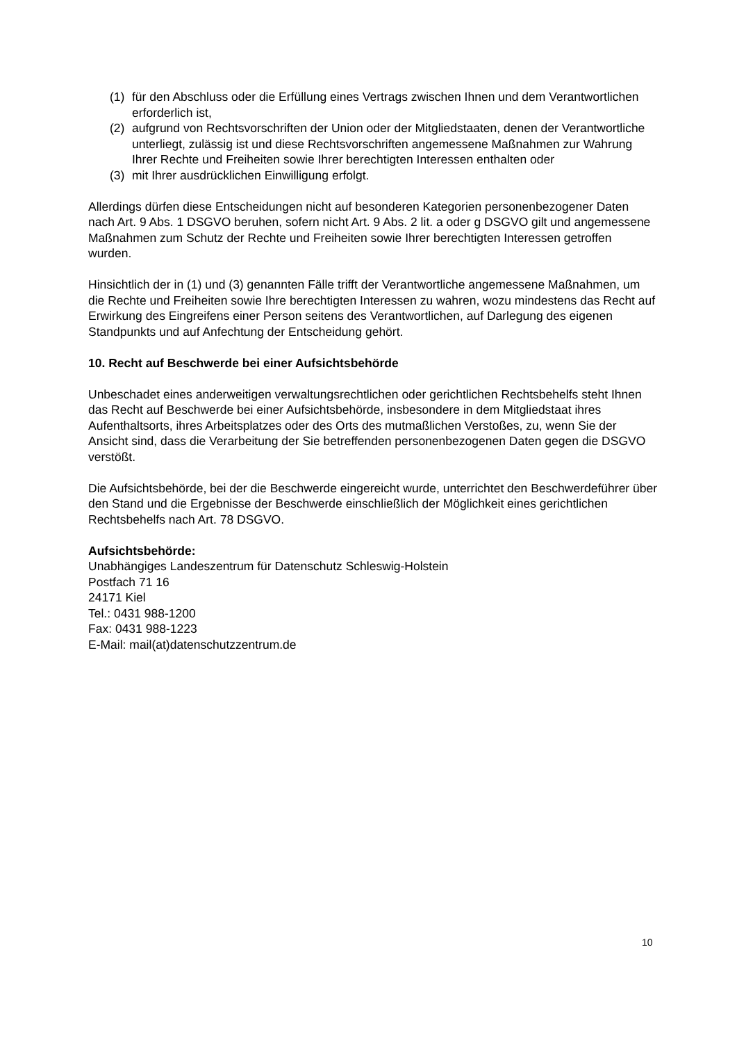(1) für den Abschluss oder die Erfüllung eines Vertrags zwischen Ihnen und dem Verantwortlichen erforderlich ist,
(2) aufgrund von Rechtsvorschriften der Union oder der Mitgliedstaaten, denen der Verantwortliche unterliegt, zulässig ist und diese Rechtsvorschriften angemessene Maßnahmen zur Wahrung Ihrer Rechte und Freiheiten sowie Ihrer berechtigten Interessen enthalten oder
(3) mit Ihrer ausdrücklichen Einwilligung erfolgt.
Allerdings dürfen diese Entscheidungen nicht auf besonderen Kategorien personenbezogener Daten nach Art. 9 Abs. 1 DSGVO beruhen, sofern nicht Art. 9 Abs. 2 lit. a oder g DSGVO gilt und angemessene Maßnahmen zum Schutz der Rechte und Freiheiten sowie Ihrer berechtigten Interessen getroffen wurden.
Hinsichtlich der in (1) und (3) genannten Fälle trifft der Verantwortliche angemessene Maßnahmen, um die Rechte und Freiheiten sowie Ihre berechtigten Interessen zu wahren, wozu mindestens das Recht auf Erwirkung des Eingreifens einer Person seitens des Verantwortlichen, auf Darlegung des eigenen Standpunkts und auf Anfechtung der Entscheidung gehört.
10. Recht auf Beschwerde bei einer Aufsichtsbehörde
Unbeschadet eines anderweitigen verwaltungsrechtlichen oder gerichtlichen Rechtsbehelfs steht Ihnen das Recht auf Beschwerde bei einer Aufsichtsbehörde, insbesondere in dem Mitgliedstaat ihres Aufenthaltsorts, ihres Arbeitsplatzes oder des Orts des mutmaßlichen Verstoßes, zu, wenn Sie der Ansicht sind, dass die Verarbeitung der Sie betreffenden personenbezogenen Daten gegen die DSGVO verstößt.
Die Aufsichtsbehörde, bei der die Beschwerde eingereicht wurde, unterrichtet den Beschwerdeführer über den Stand und die Ergebnisse der Beschwerde einschließlich der Möglichkeit eines gerichtlichen Rechtsbehelfs nach Art. 78 DSGVO.
Aufsichtsbehörde:
Unabhängiges Landeszentrum für Datenschutz Schleswig-Holstein
Postfach 71 16
24171 Kiel
Tel.: 0431 988-1200
Fax: 0431 988-1223
E-Mail: mail(at)datenschutzzentrum.de
10